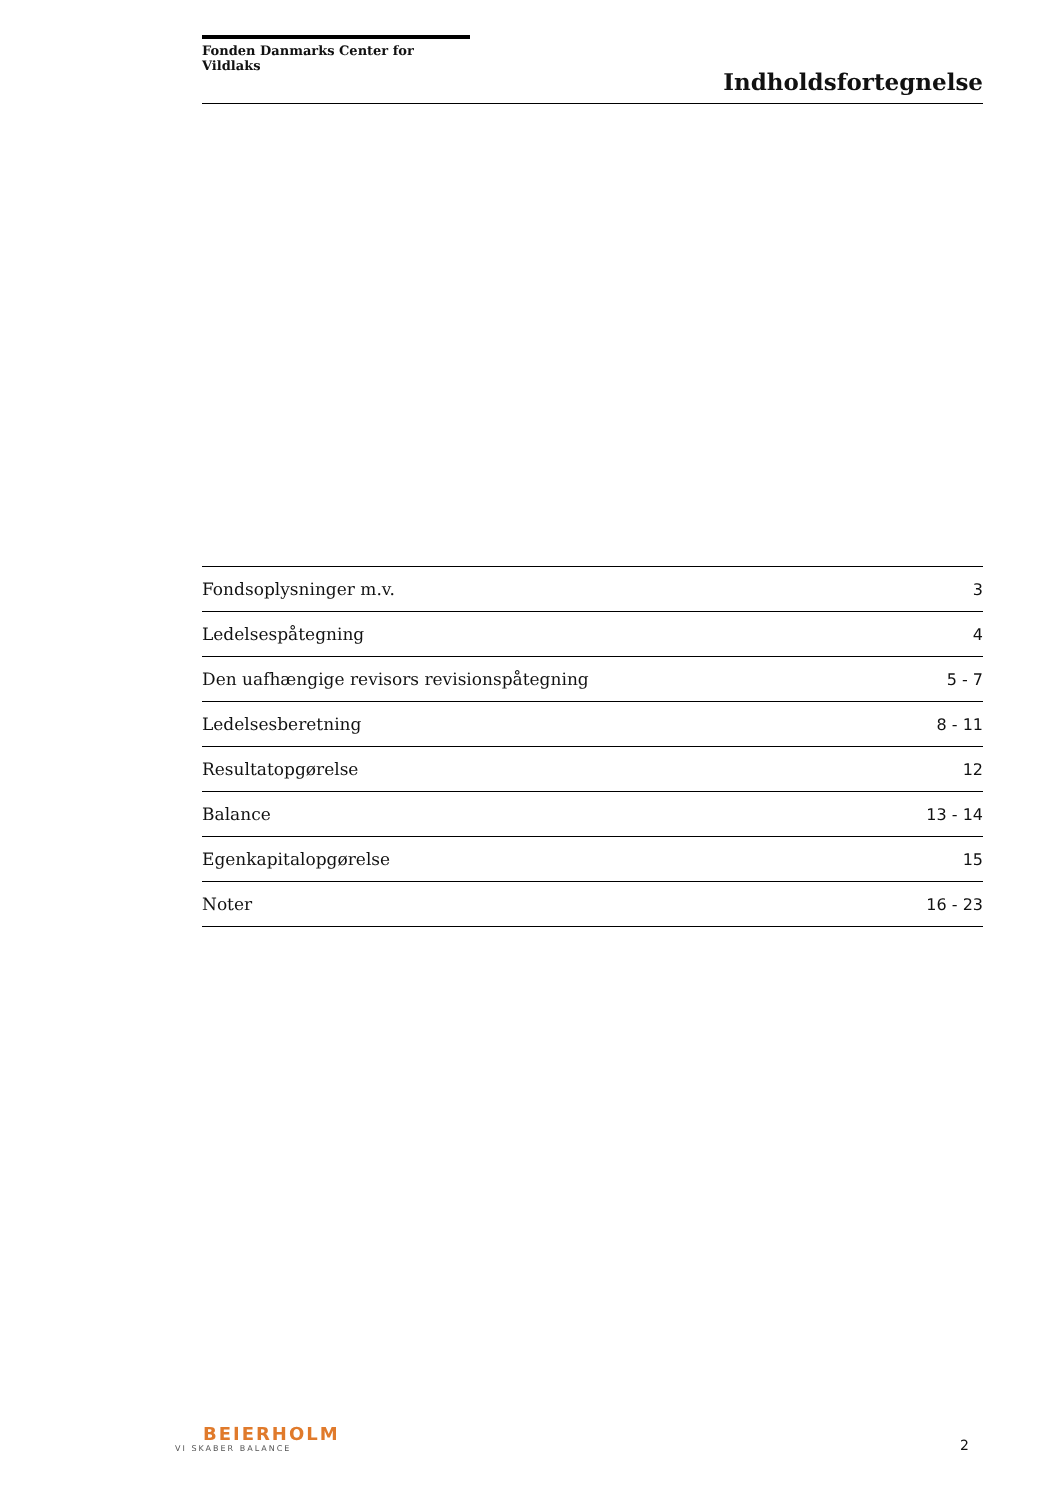Fonden Danmarks Center for Vildlaks
Indholdsfortegnelse
| Fondsoplysninger m.v. | 3 |
| Ledelsespåtegning | 4 |
| Den uafhængige revisors revisionspåtegning | 5 - 7 |
| Ledelsesberetning | 8 - 11 |
| Resultatopgørelse | 12 |
| Balance | 13 - 14 |
| Egenkapitalopgørelse | 15 |
| Noter | 16 - 23 |
BEIERHOLM
VI SKABER BALANCE
2